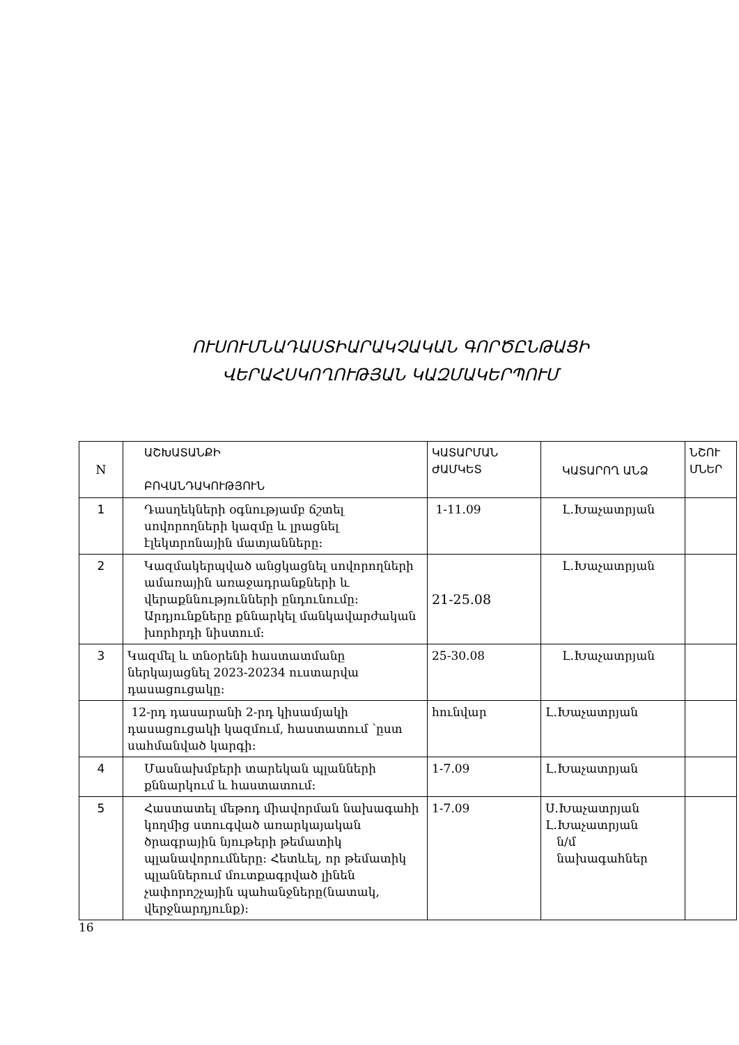ՈՒՍՈՒՄՆԱԴԱՍՏԻԱՐԱԿՉԱԿԱՆ ԳՈՐԾԸՆԹԱՑԻ
ՎԵՐԱՀՍԿՈՂՈՒԹՅԱՆ ԿԱԶՄԱԿԵՐՊՈՒՄ
| N | ԱՇԽԱՏԱՆՔԻ ԲՈՎԱՆԴԱԿՈՒԹՅՈՒՆ | ԿԱՏԱՐՄԱՆ ԺԱՄԿԵՏ | ԿԱՏԱՐՈՂ ԱՆՁ | ՆՇՈՒ ՄՆԵՐ |
| 1 | Դասղեկների օգնությամբ ճշտել սովորողների կազմը և լրացնել էլեկտրոնային մատյանները: | 1-11.09 | Լ.Խաչատրյան | |
| 2 | Կազմակերպված անցկացնել սովորողների ամառային առաջադրանքների և վերաքննությունների ընդունումը: Արդյունքները քննարկել մանկավարժական խորհրդի նիստում: | 21-25.08 | Լ.Խաչատրյան | |
| 3 | Կազմել և տնօրենի հաստատմանը ներկայացնել 2023-20234 ուստարվա դասացուցակը: | 25-30.08 | Լ.Խաչատրյան | |
| | 12-րդ դասարանի 2-րդ կիսամյակի դասացուցակի կազմում, հաստատում ՝ըստ սահմանված կարգի: | հունվար | Լ.Խաչատրյան | |
| 4 | Մասնախմբերի տարեկան պլանների քննարկում և հաստատում: | 1-7.09 | Լ.Խաչատրյան | |
| 5 | Հաստատել մեթոդ միավորման նախագահի կողմից ստուգված առարկայական ծրագրային նյութերի թեմատիկ պլանավորումները: Հետևել, որ թեմատիկ պլաններում մուտքագրված լինեն չափորոշչային պահանջները(նատակ, վերջնարդյունք): | 1-7.09 | Ս.Խաչատրյան Լ.Խաչատրյան ն/մ նախագահներ | |
16